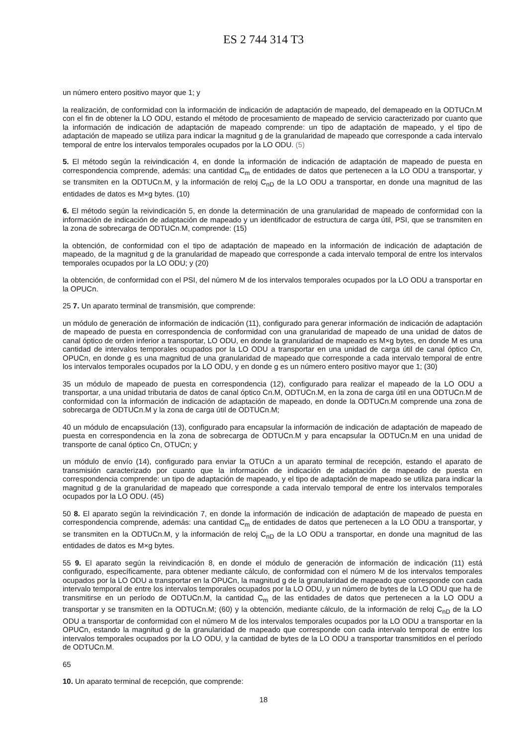ES 2 744 314 T3
un número entero positivo mayor que 1; y
la realización, de conformidad con la información de indicación de adaptación de mapeado, del demapeado en la ODTUCn.M con el fin de obtener la LO ODU, estando el método de procesamiento de mapeado de servicio caracterizado por cuanto que la información de indicación de adaptación de mapeado comprende: un tipo de adaptación de mapeado, y el tipo de adaptación de mapeado se utiliza para indicar la magnitud g de la granularidad de mapeado que corresponde a cada intervalo temporal de entre los intervalos temporales ocupados por la LO ODU. (5)
5. El método según la reivindicación 4, en donde la información de indicación de adaptación de mapeado de puesta en correspondencia comprende, además: una cantidad C<sub>m</sub> de entidades de datos que pertenecen a la LO ODU a transportar, y se transmiten en la ODTUCn.M, y la información de reloj C<sub>nD</sub> de la LO ODU a transportar, en donde una magnitud de las entidades de datos es M×g bytes. (10)
6. El método según la reivindicación 5, en donde la determinación de una granularidad de mapeado de conformidad con la información de indicación de adaptación de mapeado y un identificador de estructura de carga útil, PSI, que se transmiten en la zona de sobrecarga de ODTUCn.M, comprende: (15)
la obtención, de conformidad con el tipo de adaptación de mapeado en la información de indicación de adaptación de mapeado, de la magnitud g de la granularidad de mapeado que corresponde a cada intervalo temporal de entre los intervalos temporales ocupados por la LO ODU; y (20)
la obtención, de conformidad con el PSI, del número M de los intervalos temporales ocupados por la LO ODU a transportar en la OPUCn.
25 7. Un aparato terminal de transmisión, que comprende:
un módulo de generación de información de indicación (11), configurado para generar información de indicación de adaptación de mapeado de puesta en correspondencia de conformidad con una granularidad de mapeado de una unidad de datos de canal óptico de orden inferior a transportar, LO ODU, en donde la granularidad de mapeado es M×g bytes, en donde M es una cantidad de intervalos temporales ocupados por la LO ODU a transportar en una unidad de carga útil de canal óptico Cn, OPUCn, en donde g es una magnitud de una granularidad de mapeado que corresponde a cada intervalo temporal de entre los intervalos temporales ocupados por la LO ODU, y en donde g es un número entero positivo mayor que 1; (30)
35 un módulo de mapeado de puesta en correspondencia (12), configurado para realizar el mapeado de la LO ODU a transportar, a una unidad tributaria de datos de canal óptico Cn.M, ODTUCn.M, en la zona de carga útil en una ODTUCn.M de conformidad con la información de indicación de adaptación de mapeado, en donde la ODTUCn.M comprende una zona de sobrecarga de ODTUCn.M y la zona de carga útil de ODTUCn.M;
40 un módulo de encapsulación (13), configurado para encapsular la información de indicación de adaptación de mapeado de puesta en correspondencia en la zona de sobrecarga de ODTUCn.M y para encapsular la ODTUCn.M en una unidad de transporte de canal óptico Cn, OTUCn; y
un módulo de envío (14), configurado para enviar la OTUCn a un aparato terminal de recepción, estando el aparato de transmisión caracterizado por cuanto que la información de indicación de adaptación de mapeado de puesta en correspondencia comprende: un tipo de adaptación de mapeado, y el tipo de adaptación de mapeado se utiliza para indicar la magnitud g de la granularidad de mapeado que corresponde a cada intervalo temporal de entre los intervalos temporales ocupados por la LO ODU. (45)
50 8. El aparato según la reivindicación 7, en donde la información de indicación de adaptación de mapeado de puesta en correspondencia comprende, además: una cantidad C<sub>m</sub> de entidades de datos que pertenecen a la LO ODU a transportar, y se transmiten en la ODTUCn.M, y la información de reloj C<sub>nD</sub> de la LO ODU a transportar, en donde una magnitud de las entidades de datos es M×g bytes.
55 9. El aparato según la reivindicación 8, en donde el módulo de generación de información de indicación (11) está configurado, específicamente, para obtener mediante cálculo, de conformidad con el número M de los intervalos temporales ocupados por la LO ODU a transportar en la OPUCn, la magnitud g de la granularidad de mapeado que corresponde con cada intervalo temporal de entre los intervalos temporales ocupados por la LO ODU, y un número de bytes de la LO ODU que ha de transmitirse en un período de ODTUCn.M, la cantidad C<sub>m</sub> de las entidades de datos que pertenecen a la LO ODU a transportar y se transmiten en la ODTUCn.M; (60) y la obtención, mediante cálculo, de la información de reloj C<sub>nD</sub> de la LO ODU a transportar de conformidad con el número M de los intervalos temporales ocupados por la LO ODU a transportar en la OPUCn, estando la magnitud g de la granularidad de mapeado que corresponde con cada intervalo temporal de entre los intervalos temporales ocupados por la LO ODU, y la cantidad de bytes de la LO ODU a transportar transmitidos en el período de ODTUCn.M.
65
10. Un aparato terminal de recepción, que comprende:
18